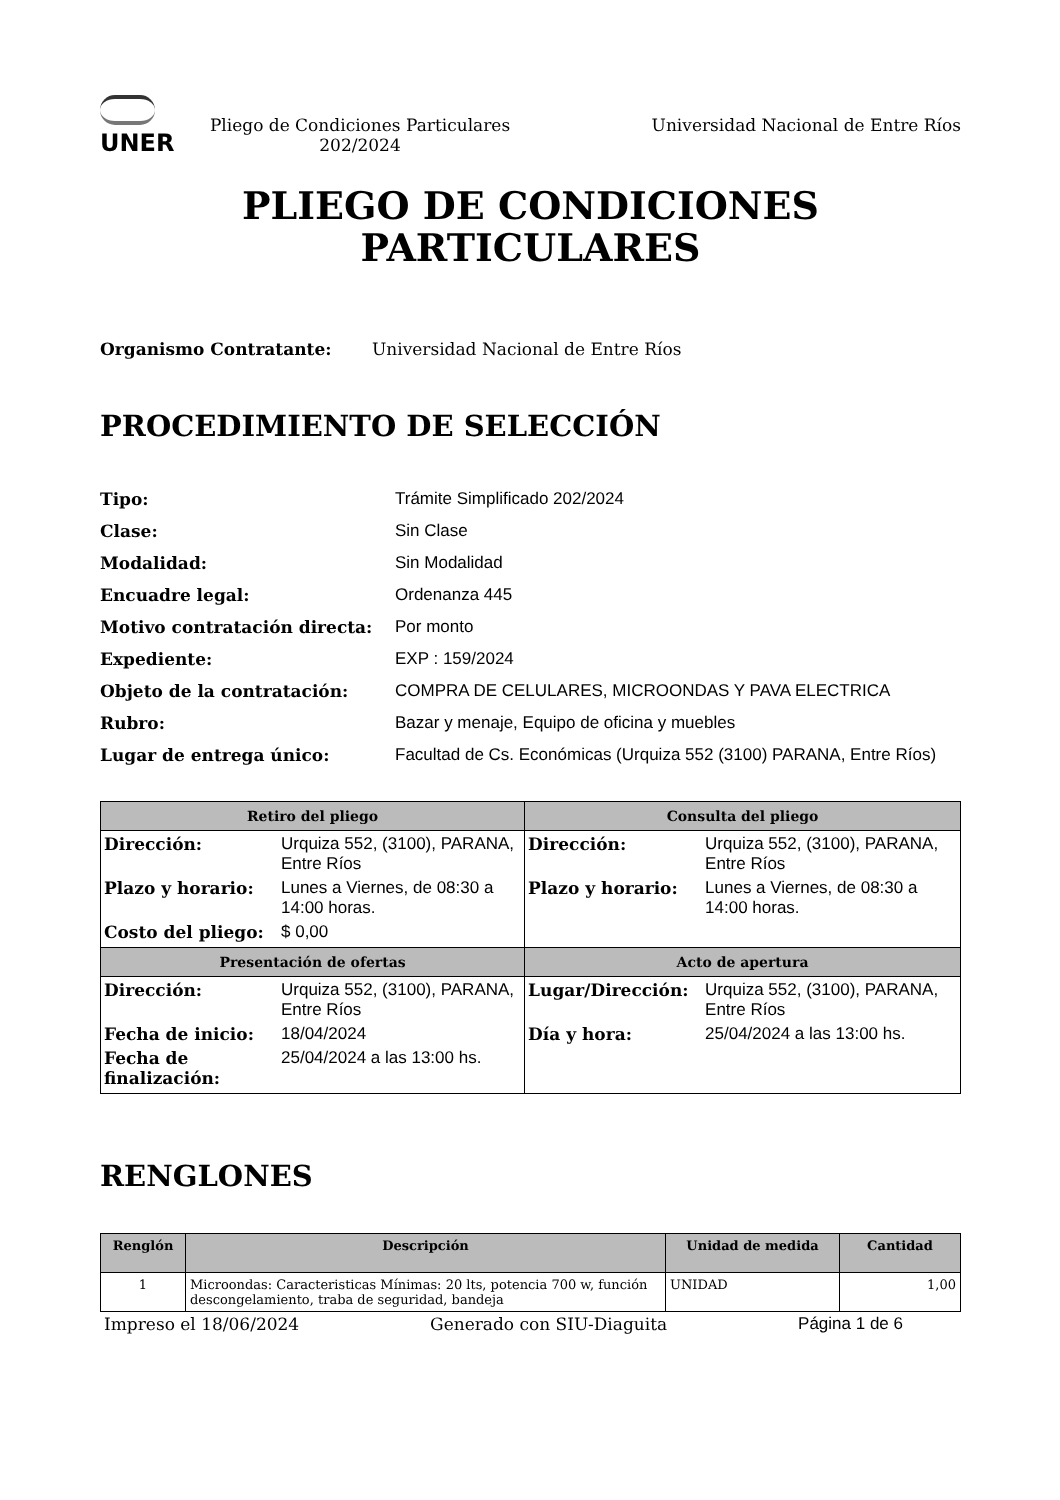UNER
Pliego de Condiciones Particulares 202/2024
Universidad Nacional de Entre Ríos
PLIEGO DE CONDICIONES
PARTICULARES
Organismo Contratante: Universidad Nacional de Entre Ríos
PROCEDIMIENTO DE SELECCIÓN
| Tipo: | Trámite Simplificado 202/2024 |
| Clase: | Sin Clase |
| Modalidad: | Sin Modalidad |
| Encuadre legal: | Ordenanza 445 |
| Motivo contratación directa: | Por monto |
| Expediente: | EXP : 159/2024 |
| Objeto de la contratación: | COMPRA DE CELULARES, MICROONDAS Y PAVA ELECTRICA |
| Rubro: | Bazar y menaje, Equipo de oficina y muebles |
| Lugar de entrega único: | Facultad de Cs. Económicas (Urquiza 552 (3100) PARANA, Entre Ríos) |
| Retiro del pliego | Consulta del pliego |
| --- | --- |
| / Dirección: / Urquiza 552, (3100), PARANA, Entre Ríos / / Plazo y horario: / Lunes a Viernes, de 08:30 a 14:00 horas. / / Costo del pliego: / $ 0,00 / | / Dirección: / Urquiza 552, (3100), PARANA, Entre Ríos / / Plazo y horario: / Lunes a Viernes, de 08:30 a 14:00 horas. / |
| Presentación de ofertas | Acto de apertura |
| / Dirección: / Urquiza 552, (3100), PARANA, Entre Ríos / / Fecha de inicio: / 18/04/2024 / / Fecha de finalización: / 25/04/2024 a las 13:00 hs. / | / Lugar/Dirección: / Urquiza 552, (3100), PARANA, Entre Ríos / / Día y hora: / 25/04/2024 a las 13:00 hs. / |
RENGLONES
| Renglón | Descripción | Unidad de medida | Cantidad |
| --- | --- | --- | --- |
| 1 | Microondas: Caracteristicas Mínimas: 20 lts, potencia 700 w, función descongelamiento, traba de seguridad, bandeja | UNIDAD | 1,00 |
Impreso el 18/06/2024 Generado con SIU-Diaguita Página 1 de 6